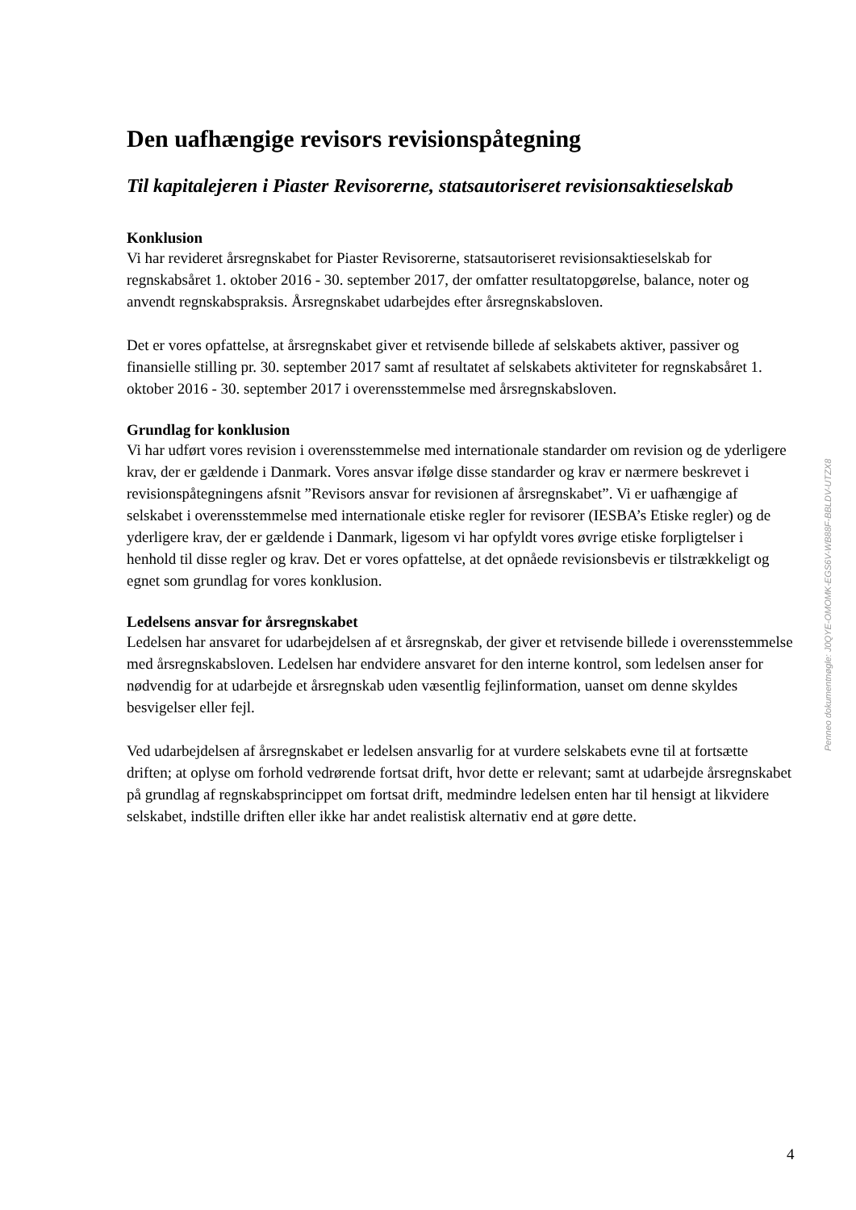Den uafhængige revisors revisionspåtegning
Til kapitalejeren i Piaster Revisorerne, statsautoriseret revisionsaktieselskab
Konklusion
Vi har revideret årsregnskabet for Piaster Revisorerne, statsautoriseret revisionsaktieselskab for regnskabsåret 1. oktober 2016 - 30. september 2017, der omfatter resultatopgørelse, balance, noter og anvendt regnskabspraksis. Årsregnskabet udarbejdes efter årsregnskabsloven.
Det er vores opfattelse, at årsregnskabet giver et retvisende billede af selskabets aktiver, passiver og finansielle stilling pr. 30. september 2017 samt af resultatet af selskabets aktiviteter for regnskabsåret 1. oktober 2016 - 30. september 2017 i overensstemmelse med årsregnskabsloven.
Grundlag for konklusion
Vi har udført vores revision i overensstemmelse med internationale standarder om revision og de yderligere krav, der er gældende i Danmark. Vores ansvar ifølge disse standarder og krav er nærmere beskrevet i revisionspåtegningens afsnit ”Revisors ansvar for revisionen af årsregnskabet”. Vi er uafhængige af selskabet i overensstemmelse med internationale etiske regler for revisorer (IESBA’s Etiske regler) og de yderligere krav, der er gældende i Danmark, ligesom vi har opfyldt vores øvrige etiske forpligtelser i henhold til disse regler og krav. Det er vores opfattelse, at det opnåede revisionsbevis er tilstrækkeligt og egnet som grundlag for vores konklusion.
Ledelsens ansvar for årsregnskabet
Ledelsen har ansvaret for udarbejdelsen af et årsregnskab, der giver et retvisende billede i overensstemmelse med årsregnskabsloven. Ledelsen har endvidere ansvaret for den interne kontrol, som ledelsen anser for nødvendig for at udarbejde et årsregnskab uden væsentlig fejlinformation, uanset om denne skyldes besvigelser eller fejl.
Ved udarbejdelsen af årsregnskabet er ledelsen ansvarlig for at vurdere selskabets evne til at fortsætte driften; at oplyse om forhold vedrørende fortsat drift, hvor dette er relevant; samt at udarbejde årsregnskabet på grundlag af regnskabsprincippet om fortsat drift, medmindre ledelsen enten har til hensigt at likvidere selskabet, indstille driften eller ikke har andet realistisk alternativ end at gøre dette.
Penneo dokumentnøgle: J0QYE-OMOMK-EGS6V-WB88F-BBLDV-UTZX8
4